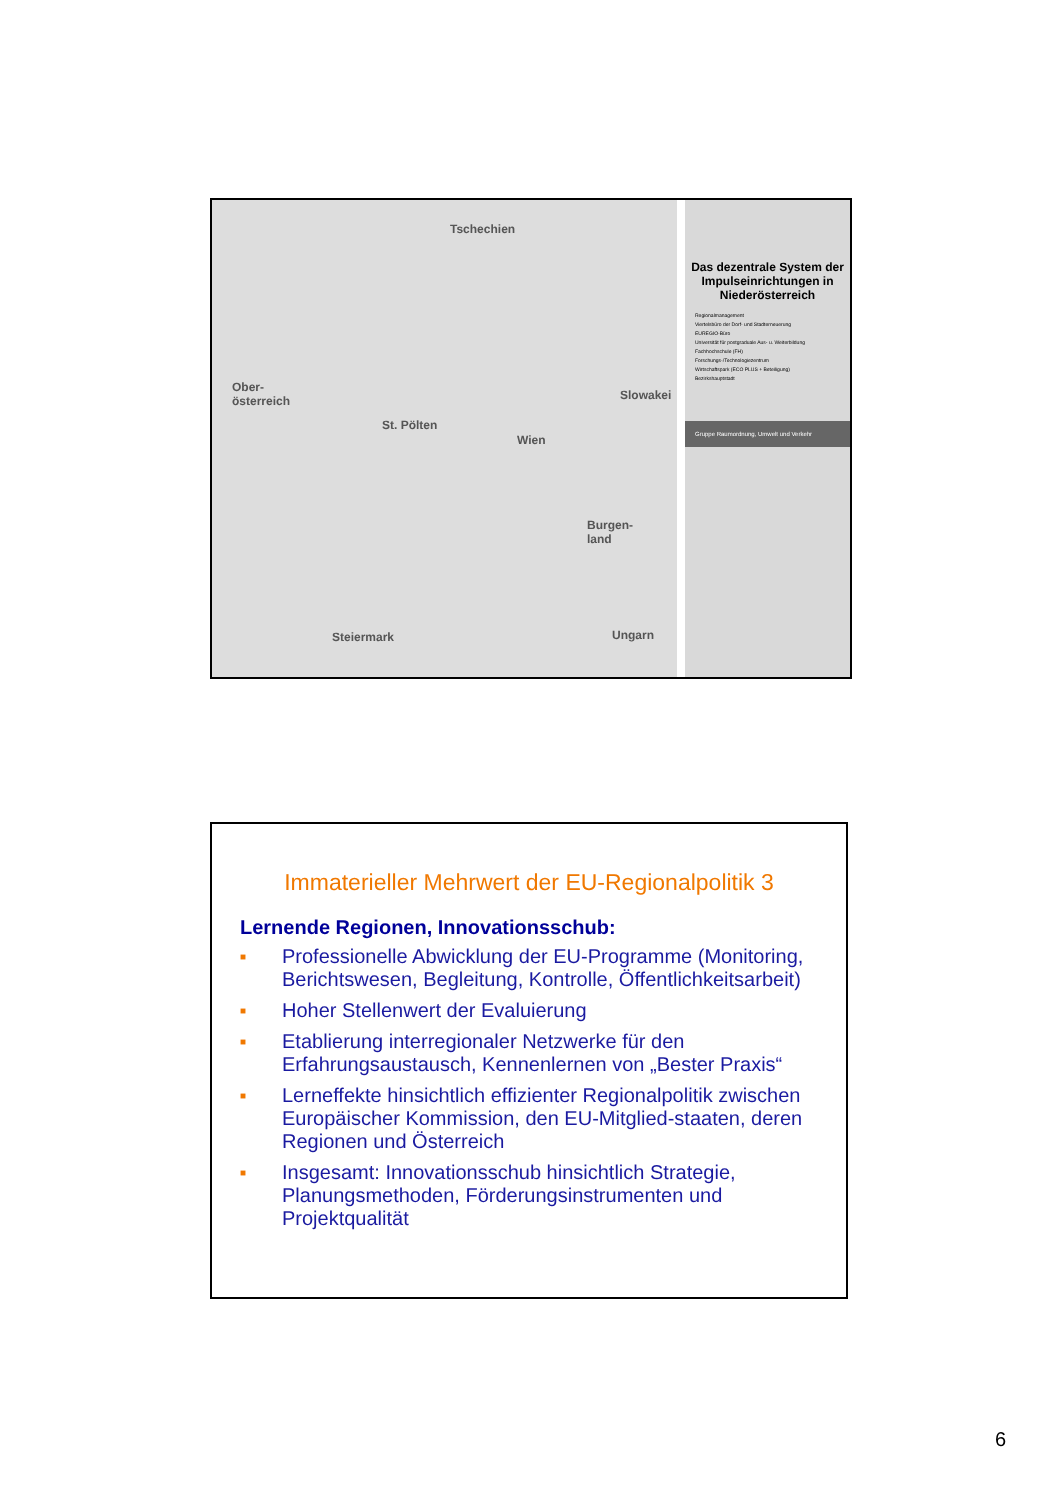Tschechien
Ober-
österreich Slowakei
Wien
St. Pölten
Burgen-
land
Steiermark Ungarn
Das dezentrale System der Impulseinrichtungen in Niederösterreich
Regionalmanagement
Viertelsbüro der Dorf- und Stadterneuerung
EUREGIO-Büro
Universität für postgraduale Aus- u. Weiterbildung
Fachhochschule (FH)
Forschungs-/Technologiezentrum
Wirtschaftspark (ECO PLUS + Beteiligung)
Bezirkshauptstadt
Gruppe Raumordnung, Umwelt und Verkehr
Immaterieller Mehrwert der EU-Regionalpolitik 3
Lernende Regionen, Innovationsschub:
■ Professionelle Abwicklung der EU-Programme (Monitoring, Berichtswesen, Begleitung, Kontrolle, Öffentlichkeitsarbeit)
■ Hoher Stellenwert der Evaluierung
■ Etablierung interregionaler Netzwerke für den Erfahrungsaustausch, Kennenlernen von „Bester Praxis“
■ Lerneffekte hinsichtlich effizienter Regionalpolitik zwischen Europäischer Kommission, den EU-Mitglied-staaten, deren Regionen und Österreich
■ Insgesamt: Innovationsschub hinsichtlich Strategie, Planungsmethoden, Förderungsinstrumenten und Projektqualität
6